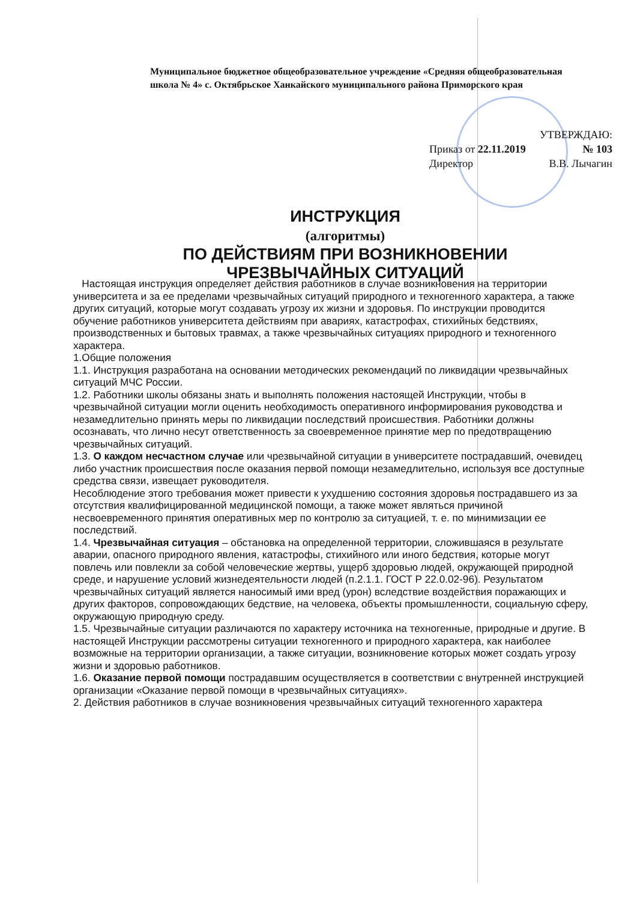Муниципальное бюджетное общеобразовательное учреждение «Средняя общеобразовательная школа № 4» с. Октябрьское Ханкайского муниципального района Приморского края
УТВЕРЖДАЮ:
Приказ от 22.11.2019 № 103
Директор В.В. Лычагин
ИНСТРУКЦИЯ
(алгоритмы)
ПО ДЕЙСТВИЯМ ПРИ ВОЗНИКНОВЕНИИ
ЧРЕЗВЫЧАЙНЫХ СИТУАЦИЙ
Настоящая инструкция определяет действия работников в случае возникновения на территории университета и за ее пределами чрезвычайных ситуаций природного и техногенного характера, а также других ситуаций, которые могут создавать угрозу их жизни и здоровья. По инструкции проводится обучение работников университета действиям при авариях, катастрофах, стихийных бедствиях, производственных и бытовых травмах, а также чрезвычайных ситуациях природного и техногенного характера.
1.Общие положения
1.1. Инструкция разработана на основании методических рекомендаций по ликвидации чрезвычайных ситуаций МЧС России.
1.2. Работники школы обязаны знать и выполнять положения настоящей Инструкции, чтобы в чрезвычайной ситуации могли оценить необходимость оперативного информирования руководства и незамедлительно принять меры по ликвидации последствий происшествия. Работники должны осознавать, что лично несут ответственность за своевременное принятие мер по предотвращению чрезвычайных ситуаций.
1.3. О каждом несчастном случае или чрезвычайной ситуации в университете пострадавший, очевидец либо участник происшествия после оказания первой помощи незамедлительно, используя все доступные средства связи, извещает руководителя.
Несоблюдение этого требования может привести к ухудшению состояния здоровья пострадавшего из за отсутствия квалифицированной медицинской помощи, а также может являться причиной несвоевременного принятия оперативных мер по контролю за ситуацией, т. е. по минимизации ее последствий.
1.4. Чрезвычайная ситуация – обстановка на определенной территории, сложившаяся в результате аварии, опасного природного явления, катастрофы, стихийного или иного бедствия, которые могут повлечь или повлекли за собой человеческие жертвы, ущерб здоровью людей, окружающей природной среде, и нарушение условий жизнедеятельности людей (п.2.1.1. ГОСТ Р 22.0.02-96). Результатом чрезвычайных ситуаций является наносимый ими вред (урон) вследствие воздействия поражающих и других факторов, сопровождающих бедствие, на человека, объекты промышленности, социальную сферу, окружающую природную среду.
1.5. Чрезвычайные ситуации различаются по характеру источника на техногенные, природные и другие. В настоящей Инструкции рассмотрены ситуации техногенного и природного характера, как наиболее возможные на территории организации, а также ситуации, возникновение которых может создать угрозу жизни и здоровью работников.
1.6. Оказание первой помощи пострадавшим осуществляется в соответствии с внутренней инструкцией организации «Оказание первой помощи в чрезвычайных ситуациях».
2. Действия работников в случае возникновения чрезвычайных ситуаций техногенного характера